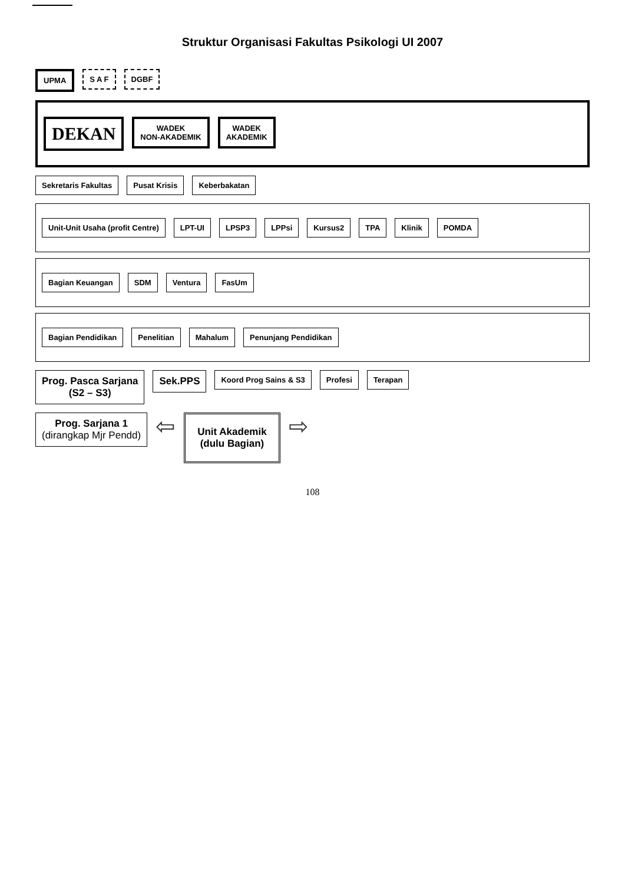Struktur Organisasi Fakultas Psikologi UI 2007
UPMA
S A F
DGBF
DEKAN
WADEK
NON-AKADEMIK
WADEK
AKADEMIK
Sekretaris Fakultas
Pusat Krisis
Keberbakatan
Unit-Unit Usaha (profit Centre)
LPT-UI
LPSP3
LPPsi
Kursus2
TPA
Klinik
POMDA
Bagian Keuangan
SDM
Ventura
FasUm
Bagian Pendidikan
Penelitian
Mahalum
Penunjang Pendidikan
Prog. Pasca Sarjana
(S2 – S3)
Sek.PPS
Koord Prog Sains & S3
Profesi
Terapan
Prog. Sarjana 1
(dirangkap Mjr Pendd)
⇦
Unit Akademik
(dulu Bagian)
⇨
108